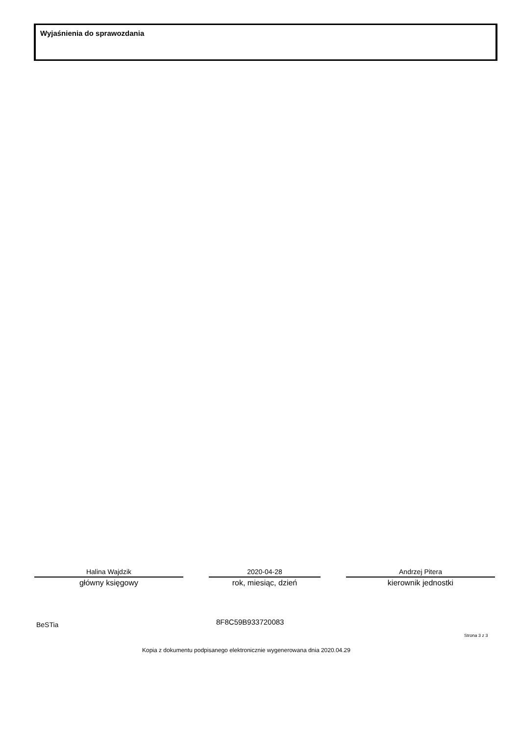Wyjaśnienia do sprawozdania
Halina Wajdzik
główny księgowy
2020-04-28
rok, miesiąc, dzień
Andrzej Pitera
kierownik jednostki
BeSTia 8F8C59B933720083
Strona 3 z 3
Kopia z dokumentu podpisanego elektronicznie wygenerowana dnia 2020.04.29